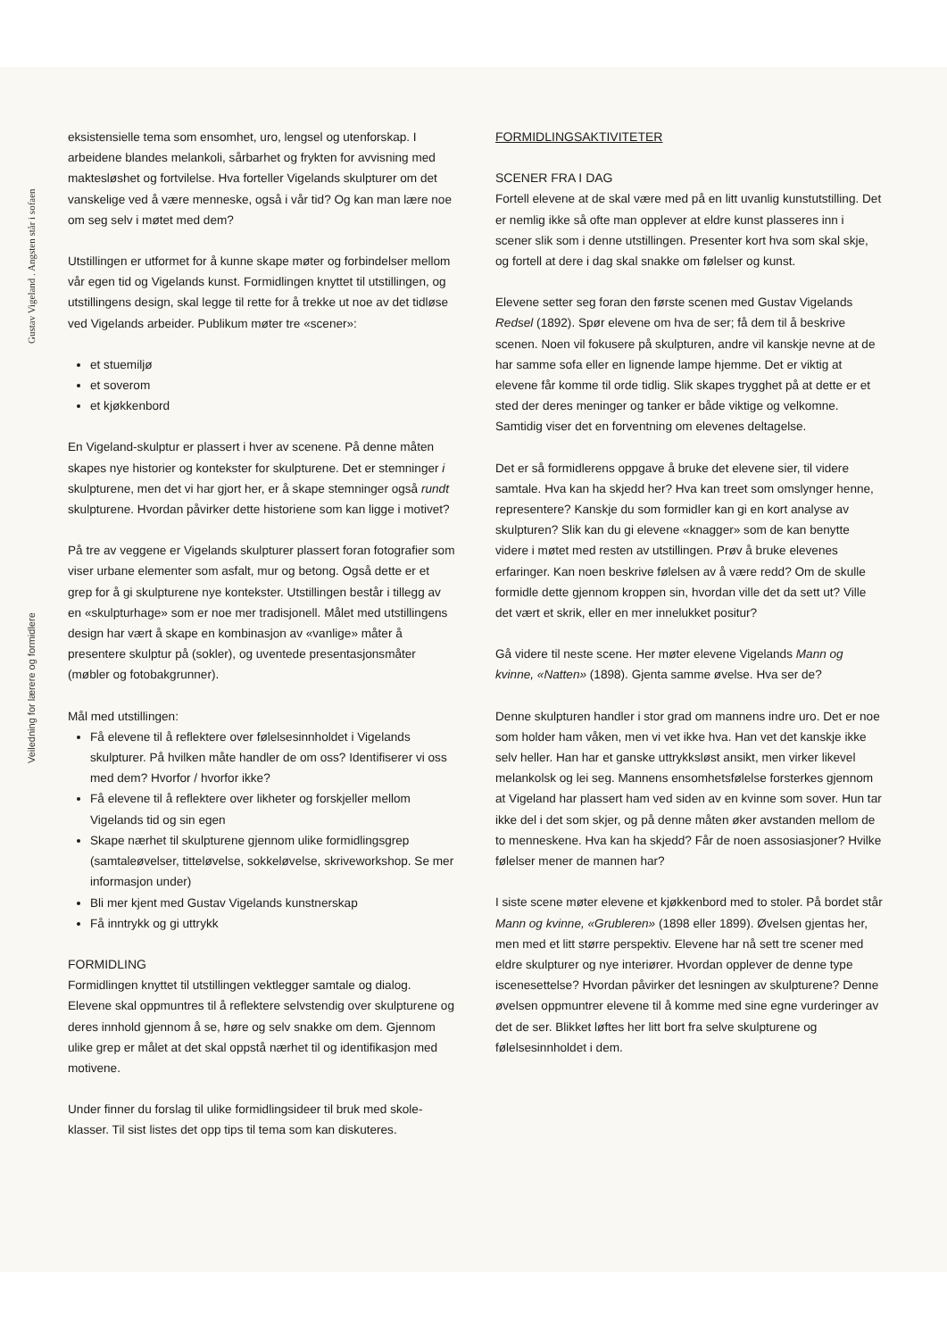Gustav Vigeland . Angsten står i sofaen
Veiledning for lærere og formidlere
eksistensielle tema som ensomhet, uro, lengsel og utenforskap. I arbeidene blandes melankoli, sårbarhet og frykten for avvisning med maktesløshet og fortvilelse. Hva forteller Vigelands skulpturer om det vanskelige ved å være menneske, også i vår tid? Og kan man lære noe om seg selv i møtet med dem?
Utstillingen er utformet for å kunne skape møter og forbindelser mellom vår egen tid og Vigelands kunst. Formidlingen knyttet til utstillingen, og utstillingens design, skal legge til rette for å trekke ut noe av det tidløse ved Vigelands arbeider. Publikum møter tre «scener»:
et stuemiljø
et soverom
et kjøkkenbord
En Vigeland-skulptur er plassert i hver av scenene. På denne måten skapes nye historier og kontekster for skulpturene. Det er stemninger i skulpturene, men det vi har gjort her, er å skape stemninger også rundt skulpturene. Hvordan påvirker dette historiene som kan ligge i motivet?
På tre av veggene er Vigelands skulpturer plassert foran fotografier som viser urbane elementer som asfalt, mur og betong. Også dette er et grep for å gi skulpturene nye kontekster. Utstillingen består i tillegg av en «skulpturhage» som er noe mer tradisjonell. Målet med utstillingens design har vært å skape en kombinasjon av «vanlige» måter å presentere skulptur på (sokler), og uventede presentasjonsmåter (møbler og fotobakgrunner).
Mål med utstillingen:
Få elevene til å reflektere over følelsesinnholdet i Vigelands skulpturer. På hvilken måte handler de om oss? Identifiserer vi oss med dem? Hvorfor / hvorfor ikke?
Få elevene til å reflektere over likheter og forskjeller mellom Vigelands tid og sin egen
Skape nærhet til skulpturene gjennom ulike formidlingsgrep (samtaleøvelser, titteløvelse, sokkeløvelse, skriveworkshop. Se mer informasjon under)
Bli mer kjent med Gustav Vigelands kunstnerskap
Få inntrykk og gi uttrykk
FORMIDLING
Formidlingen knyttet til utstillingen vektlegger samtale og dialog. Elevene skal oppmuntres til å reflektere selvstendig over skulpturene og deres innhold gjennom å se, høre og selv snakke om dem. Gjennom ulike grep er målet at det skal oppstå nærhet til og identifikasjon med motivene.
Under finner du forslag til ulike formidlingsideer til bruk med skole-klasser. Til sist listes det opp tips til tema som kan diskuteres.
FORMIDLINGSAKTIVITETER
SCENER FRA I DAG
Fortell elevene at de skal være med på en litt uvanlig kunstutstilling. Det er nemlig ikke så ofte man opplever at eldre kunst plasseres inn i scener slik som i denne utstillingen. Presenter kort hva som skal skje, og fortell at dere i dag skal snakke om følelser og kunst.
Elevene setter seg foran den første scenen med Gustav Vigelands Redsel (1892). Spør elevene om hva de ser; få dem til å beskrive scenen. Noen vil fokusere på skulpturen, andre vil kanskje nevne at de har samme sofa eller en lignende lampe hjemme. Det er viktig at elevene får komme til orde tidlig. Slik skapes trygghet på at dette er et sted der deres meninger og tanker er både viktige og velkomne. Samtidig viser det en forventning om elevenes deltagelse.
Det er så formidlerens oppgave å bruke det elevene sier, til videre samtale. Hva kan ha skjedd her? Hva kan treet som omslynger henne, representere? Kanskje du som formidler kan gi en kort analyse av skulpturen? Slik kan du gi elevene «knagger» som de kan benytte videre i møtet med resten av utstillingen. Prøv å bruke elevenes erfaringer. Kan noen beskrive følelsen av å være redd? Om de skulle formidle dette gjennom kroppen sin, hvordan ville det da sett ut? Ville det vært et skrik, eller en mer innelukket positur?
Gå videre til neste scene. Her møter elevene Vigelands Mann og kvinne, «Natten» (1898). Gjenta samme øvelse. Hva ser de?
Denne skulpturen handler i stor grad om mannens indre uro. Det er noe som holder ham våken, men vi vet ikke hva. Han vet det kanskje ikke selv heller. Han har et ganske uttrykksløst ansikt, men virker likevel melankolsk og lei seg. Mannens ensomhetsfølelse forsterkes gjennom at Vigeland har plassert ham ved siden av en kvinne som sover. Hun tar ikke del i det som skjer, og på denne måten øker avstanden mellom de to menneskene. Hva kan ha skjedd? Får de noen assosiasjoner? Hvilke følelser mener de mannen har?
I siste scene møter elevene et kjøkkenbord med to stoler. På bordet står Mann og kvinne, «Grubleren» (1898 eller 1899). Øvelsen gjentas her, men med et litt større perspektiv. Elevene har nå sett tre scener med eldre skulpturer og nye interiører. Hvordan opplever de denne type iscenesettelse? Hvordan påvirker det lesningen av skulpturene? Denne øvelsen oppmuntrer elevene til å komme med sine egne vurderinger av det de ser. Blikket løftes her litt bort fra selve skulpturene og følelsesinnholdet i dem.